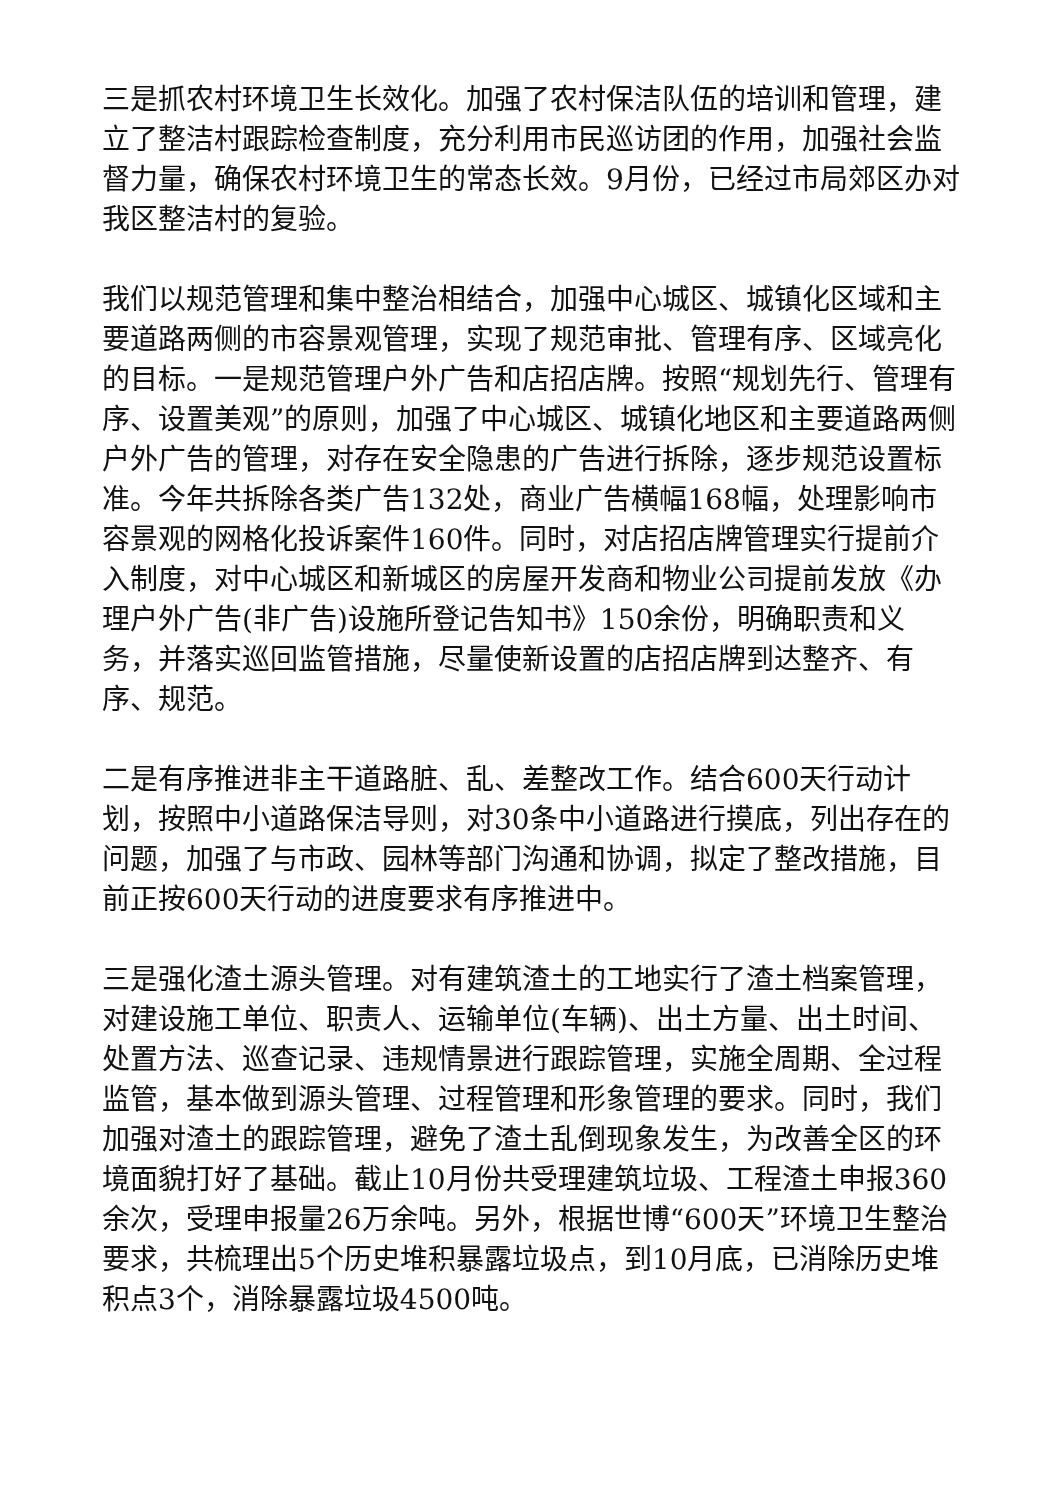三是抓农村环境卫生长效化。加强了农村保洁队伍的培训和管理，建立了整洁村跟踪检查制度，充分利用市民巡访团的作用，加强社会监督力量，确保农村环境卫生的常态长效。9月份，已经过市局郊区办对我区整洁村的复验。
我们以规范管理和集中整治相结合，加强中心城区、城镇化区域和主要道路两侧的市容景观管理，实现了规范审批、管理有序、区域亮化的目标。一是规范管理户外广告和店招店牌。按照“规划先行、管理有序、设置美观”的原则，加强了中心城区、城镇化地区和主要道路两侧户外广告的管理，对存在安全隐患的广告进行拆除，逐步规范设置标准。今年共拆除各类广告132处，商业广告横幅168幅，处理影响市容景观的网格化投诉案件160件。同时，对店招店牌管理实行提前介入制度，对中心城区和新城区的房屋开发商和物业公司提前发放《办理户外广告(非广告)设施所登记告知书》150余份，明确职责和义务，并落实巡回监管措施，尽量使新设置的店招店牌到达整齐、有序、规范。
二是有序推进非主干道路脏、乱、差整改工作。结合600天行动计划，按照中小道路保洁导则，对30条中小道路进行摸底，列出存在的问题，加强了与市政、园林等部门沟通和协调，拟定了整改措施，目前正按600天行动的进度要求有序推进中。
三是强化渣土源头管理。对有建筑渣土的工地实行了渣土档案管理，对建设施工单位、职责人、运输单位(车辆)、出土方量、出土时间、处置方法、巡查记录、违规情景进行跟踪管理，实施全周期、全过程监管，基本做到源头管理、过程管理和形象管理的要求。同时，我们加强对渣土的跟踪管理，避免了渣土乱倒现象发生，为改善全区的环境面貌打好了基础。截止10月份共受理建筑垃圾、工程渣土申报360余次，受理申报量26万余吨。另外，根据世博“600天”环境卫生整治要求，共梳理出5个历史堆积暴露垃圾点，到10月底，已消除历史堆积点3个，消除暴露垃圾4500吨。